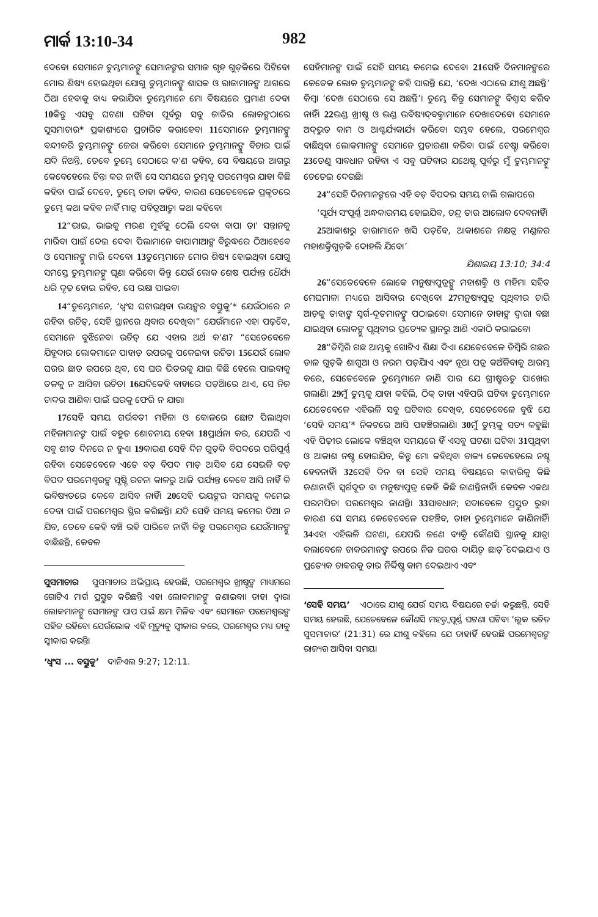ମାର୍କ 13:10-34 982
ଦେବେ। ସେମାନେ ତୁମ୍ଭମାନଙ୍କୁ ସେମାନଙ୍କର ସମାଜ ଗୃହ ଗୁଡ଼ିକରେ ପିଟିବେ। ମୋର ଶିଷ୍ୟ ହୋଇଥିବା ଯୋଗୁ ତୁମ୍ଭମାନଙ୍କୁ ଶାସକ ଓ ରାଜାମାନଙ୍କ ଆଗରେ ଠିଆ ହେବାକୁ ବାଧ୍ୟ କରାଯିବ। ତୁମ୍ଭେମାନେ ମୋ ବିଷୟରେ ପ୍ରମାଣ ଦେବ। 10କିନ୍ତୁ ଏସବୁ ଘଟଣା ଘଟିବା ପୂର୍ବରୁ ସବୁ ଜାତିର ଲୋକଙ୍କଠାରେ ସୁସମାଚାର* ପ୍ରକାଶ୍ୟରେ ପ୍ରଚାରିତ କରାହେବ। 11ସେମାନେ ତୁମ୍ଭମାନଙ୍କୁ ବନ୍ଦୀକରି ତୁମ୍ଭମାନଙ୍କୁ ଜେରା କରିବେ। ସେମାନେ ତୁମ୍ଭମାନଙ୍କୁ ବିଚାର ପାଇଁ ଯଦି ନିଅନ୍ତି, ତେବେ ତୁମ୍ଭେ ସେଠାରେ କ'ଣ କହିବ, ସେ ବିଷୟରେ ଆଗରୁ କେବେହେଲେ ଚିନ୍ତା କର ନାହିଁ। ସେ ସମୟରେ ତୁମ୍ଭକୁ ପରମେଶ୍ୱର ଯାହା କିଛି କହିବା ପାଇଁ ଦେବେ, ତୁମ୍ଭେ ତାହା କହିବ, କାରଣ ସେତେବେଳେ ପ୍ରକୃତରେ ତୁମ୍ଭେ କଥା କହିବ ନାହିଁ ମାତ୍ର ପବିତ୍ରଆତ୍ମା କଥା କହିବେ।
12“ଭାଇ, ଭାଇକୁ ମରଣ ମୁହଁକୁ ଠେଲି ଦେବ। ବାପା ତା' ସନ୍ତାନକୁ ମାରିବା ପାଇଁ ଦେଇ ଦେବ। ପିଲାମାନେ ବାପାମାଆଙ୍କ ବିରୁଦ୍ଧରେ ଠିଆହେବେ ଓ ସେମାନଙ୍କୁ ମାରି ଦେବେ। 13ତୁମ୍ଭେମାନେ ମୋର ଶିଷ୍ୟ ହୋଇଥିବା ଯୋଗୁ ସମସ୍ତେ ତୁମ୍ଭମାନଙ୍କୁ ଘୃଣା କରିବେ। କିନ୍ତୁ ଯେଉଁ ଲୋକ ଶେଷ ପର୍ଯ୍ୟନ୍ତ ଧୈର୍ଯ୍ୟ ଧରି ଦୃଢ଼ ହୋଇ ରହିବ, ସେ ରକ୍ଷା ପାଇବ।
14“ତୁମ୍ଭେମାନେ, ‘ଧ୍ୱଂସ ଘଟାଉଥିବା ଭୟଙ୍କର ବସ୍ତୁକୁ’* ଯେଉଁଠାରେ ନ ରହିବା ଉଚିତ୍, ସେହି ସ୍ଥାନରେ ଥିବାର ଦେଖିବ।” ଯେଉଁମାନେ ଏହା ପଢ଼ିବେ, ସେମାନେ ବୁଝିନେବା ଉଚିତ୍ ଯେ ଏହାର ଅର୍ଥ କ'ଣ? “ସେତେବେଳେ ଯିହୂଦାର ଲୋକମାନେ ପାହାଡ଼ ଉପରକୁ ପଳେଇବା ଉଚିତ। 15ଯେଉଁ ଲୋକ ଘରର ଛାତ ଉପରେ ଥିବ, ସେ ଘର ଭିତରକୁ ଯାଇ କିଛି ହେଲେ ପାଇବାକୁ ତଳକୁ ନ ଆସିବା ଉଚିତ। 16ଯଦିକେହି ବାହାରେ ପଡ଼ିଆରେ ଥାଏ, ସେ ନିଜ ଚାଦର ଆଣିବା ପାଇଁ ଘରକୁ ଫେରି ନ ଯାଉ।
17ସେହି ସମୟ ଗର୍ଭବତୀ ମହିଳା ଓ କୋଳରେ ଛୋଟ ପିଲାଥିବା ମହିଳାମାନଙ୍କ ପାଇଁ ବହୁତ ଶୋଚନୀୟ ହେବ। 18ପ୍ରାର୍ଥନା କର, ଯେପରି ଏ ସବୁ ଶୀତ ଦିନରେ ନ ହୁଏ। 19କାରଣ ସେହି ଦିନ ଗୁଡ଼ିକ ବିପଦରେ ପରିପୂର୍ଣ୍ଣ ରହିବ। ସେତେବେଳେ ଏତେ ବଡ଼ ବିପଦ ମାଡ଼ ଆସିବ ଯେ ସେଭଳି ବଡ଼ ବିପଦ ପରମେଶ୍ୱରଙ୍କ ସୃଷ୍ଟି ରଚନା କାଳରୁ ଆଜି ପର୍ଯ୍ୟନ୍ତ କେବେ ଆସି ନାହିଁ କି ଭବିଷ୍ୟତରେ କେବେ ଆସିବ ନାହିଁ। 20ସେହି ଭୟଙ୍କର ସମୟକୁ କମେଇ ଦେବା ପାଇଁ ପରମେଶ୍ୱର ସ୍ଥିର କରିଛନ୍ତି। ଯଦି ସେହି ସମୟ କମେଇ ଦିଆ ନ ଯିବ, ତେବେ କେହି ବଞ୍ଚି ରହି ପାରିବେ ନାହିଁ। କିନ୍ତୁ ପରମେଶ୍ୱର ଯେଉଁମାନଙ୍କୁ ବାଛିଛନ୍ତି, କେବଳ
ସୁସମାଚାର ସୁସମାଚାର ଅଭିପ୍ରାୟ ହେଉଛି, ପରମେଶ୍ୱର ଖ୍ରୀଷ୍ଟଙ୍କ ମାଧ୍ୟମରେ ଗୋଟିଏ ମାର୍ଗ ପ୍ରସ୍ତୁତ କରିଛନ୍ତି ଏହା ଲୋକମାନଙ୍କୁ ଜଣାଇବା। ତାହା ଦ୍ୱାରା ଲୋକମାନଙ୍କୁ ସେମାନଙ୍କ ପାପ ପାଇଁ କ୍ଷମା ମିଳିବ ଏବଂ ସେମାନେ ପରମେଶ୍ୱରଙ୍କ ସହିତ ରହିବେ। ଯେଉଁଲୋକ ଏହି ମୃତ୍ୟୁକୁ ସ୍ୱୀକାର କରେ, ପରମେଶ୍ୱର ମଧ୍ୟ ତାକୁ ସ୍ୱୀକାର କରନ୍ତି।
‘ଧ୍ୱଂସ ... ବସ୍ତୁକୁ’ ଦାନିଏଲ 9:27; 12:11.
ସେହିମାନଙ୍କ ପାଇଁ ସେହି ସମୟ କମେଇ ଦେବେ। 21ସେହି ଦିନମାନଙ୍କରେ କେତେକ ଲୋକ ତୁମ୍ଭମାନଙ୍କୁ କହି ପାରନ୍ତି ଯେ, ‘ଦେଖ ଏଠାରେ ଯୀଶୁ ଅଛନ୍ତି’ କିମ୍ବା ‘ଦେଖ ସେଠାରେ ସେ ଅଛନ୍ତି’। ତୁମ୍ଭେ କିନ୍ତୁ ସେମାନଙ୍କୁ ବିଶ୍ୱାସ କରିବ ନାହିଁ। 22ଭଣ୍ଡ ଖ୍ରୀଷ୍ଟ ଓ ଭଣ୍ଡ ଭବିଷ୍ୟଦ୍‌ବକ୍ତାମାନେ ଦେଖାଦେବେ। ସେମାନେ ଅଦ୍‌ଭୁତ କାମ ଓ ଆଶ୍ଚର୍ଯ୍ୟକାର୍ଯ୍ୟ କରିବେ। ସମ୍ଭବ ହେଲେ, ପରମେଶ୍ୱର ବାଛିଥିବା ଲୋକମାନଙ୍କୁ ସେମାନେ ପ୍ରତାରଣା କରିବା ପାଇଁ ଚେଷ୍ଟା କରିବେ। 23ତେଣୁ ସାବଧାନ ରହିବ। ଏ ସବୁ ଘଟିବାର ଯଥେଷ୍ଟ ପୂର୍ବରୁ ମୁଁ ତୁମ୍ଭମାନଙ୍କୁ ଚେତେଇ ଦେଉଛି।
24“ସେହି ଦିନମାନଙ୍କରେ ଏହି ବଡ଼ ବିପଦର ସମୟ ଚାଲି ଗଲାପରେ
‘ସୂର୍ଯ୍ୟ ସଂପୂର୍ଣ୍ଣ ଅନ୍ଧକାରମୟ ହୋଇଯିବ, ଚନ୍ଦ୍ର ତାର ଆଲୋକ ଦେବନାହିଁ।
25ଆକାଶରୁ ତାରାମାନେ ଖସି ପଡ଼ିବେ, ଆକାଶରେ ନକ୍ଷତ୍ର ମଣ୍ଡଳର ମହାଶକ୍ତିଗୁଡ଼ିକ ଦୋହଲି ଯିବେ।’
ଯିଶାଇୟ 13:10; 34:4
26“ସେତେବେଳେ ଲୋକେ ମନୁଷ୍ୟପୁତ୍ରଙ୍କୁ ମହାଶକ୍ତି ଓ ମହିମା ସହିତ ମେଘମାଳା ମଧ୍ୟରେ ଆସିବାର ଦେଖିବେ। 27ମନୁଷ୍ୟପୁତ୍ର ପୃଥିବୀର ଚାରି ଆଡ଼କୁ ତାହାଙ୍କ ସ୍ୱର୍ଗ-ଦୂତମାନଙ୍କୁ ପଠାଇବେ। ସେମାନେ ତାହାଙ୍କ ଦ୍ୱାରା ବଛା ଯାଇଥିବା ଲୋକଙ୍କୁ ପୃଥିବୀର ପ୍ରତ୍ୟେକ ସ୍ଥାନରୁ ଆଣି ଏକାଠି କରାଇବେ।
28“ଡିମ୍ବିରି ଗଛ ଆମ୍ଭକୁ ଗୋଟିଏ ଶିକ୍ଷା ଦିଏ। ଯେତେବେଳେ ଡିମ୍ବିରି ଗଛର ଡାଳ ଗୁଡ଼ିକ ଶାଗୁଆ ଓ ନରମ ପଡ଼ିଯାଏ ଏବଂ ନୂଆ ପତ୍ର କଅଁଳିବାକୁ ଆରମ୍ଭ କରେ, ସେତେବେଳେ ତୁମ୍ଭେମାନେ ଜାଣି ପାର ଯେ ଗ୍ରୀଷ୍ମଋତୁ ପାଖେଇ ଗଲାଣି। 29ମୁଁ ତୁମ୍ଭକୁ ଯାହା କହିଲି, ଠିକ୍ ତାହା ଏହିପରି ଘଟିବ। ତୁମ୍ଭେମାନେ ଯେତେବେଳେ ଏହିଭଳି ସବୁ ଘଟିବାର ଦେଖିବ, ସେତେବେଳେ ବୁଝି ଯେ ‘ସେହି ସମୟ’* ନିକଟରେ ଆସି ପହଞ୍ଚିଗଲାଣି। 30ମୁଁ ତୁମ୍ଭକୁ ସତ୍ୟ କହୁଛି। ଏହି ପିଢ଼ୀର ଲୋକେ ବଞ୍ଚିଥିବା ସମୟରେ ହିଁ ଏସବୁ ଘଟଣା ଘଟିବ। 31ପୃଥିବୀ ଓ ଆକାଶ ନଷ୍ଟ ହୋଇଯିବ, କିନ୍ତୁ ମୋ କହିଥିବା ବାକ୍ୟ କେବେହେଲେ ନଷ୍ଟ ହେବନାହିଁ। 32ସେହି ଦିନ ବା ସେହି ସମୟ ବିଷୟରେ କାହାରିକୁ କିଛି ଜଣାନାହିଁ। ସ୍ୱର୍ଗଦୂତ ବା ମନୁଷ୍ୟପୁତ୍ର କେହି କିଛି ଜାଣନ୍ତିନାହିଁ। କେବଳ ଏକଥା ପରମପିତା ପରମେଶ୍ୱର ଜାଣନ୍ତି। 33ସାବଧାନ; ସଦାବେଳେ ପ୍ରସ୍ତୁତ ରୁହ। କାରଣ ସେ ସମୟ କେତେବେଳେ ପହଞ୍ଚିବ, ତାହା ତୁମ୍ଭେମାନେ ଜାଣିନାହିଁ। 34ଏହା ଏହିଭଳି ଘଟଣା, ଯେପରି ଜଣେ ବ୍ୟକ୍ତି କୌଣସି ସ୍ଥାନକୁ ଯାତ୍ରା କଲାବେଳେ ଚାକରମାନଙ୍କ ଉପରେ ନିଜ ଘରର ଦାୟିତ୍ୱ ଛାଡ଼ି ଦେଇଯାଏ ଓ ପ୍ରତ୍ୟେକ ଚାକରକୁ ତାର ନିର୍ଦ୍ଦିଷ୍ଟ କାମ ଦେଇଥାଏ ଏବଂ
‘ସେହି ସମୟ’ ଏଠାରେ ଯୀଶୁ ଯେଉଁ ସମୟ ବିଷୟରେ ଚର୍ଚ୍ଚା କରୁଛନ୍ତି, ସେହି ସମୟ ହେଉଛି, ଯେତେବେଳେ କୌଣସି ମହତ୍ତ୍ୱପୂର୍ଣ୍ଣ ଘଟଣା ଘଟିବ। ‘ଲୂକ ରଚିତ ସୁସମାଚାର’ (21:31) ରେ ଯୀଶୁ କହିଲେ ଯେ ତାହାହିଁ ହେଉଛି ପରମେଶ୍ୱରଙ୍କ ରାଜ୍ୟର ଆସିବା ସମୟ।